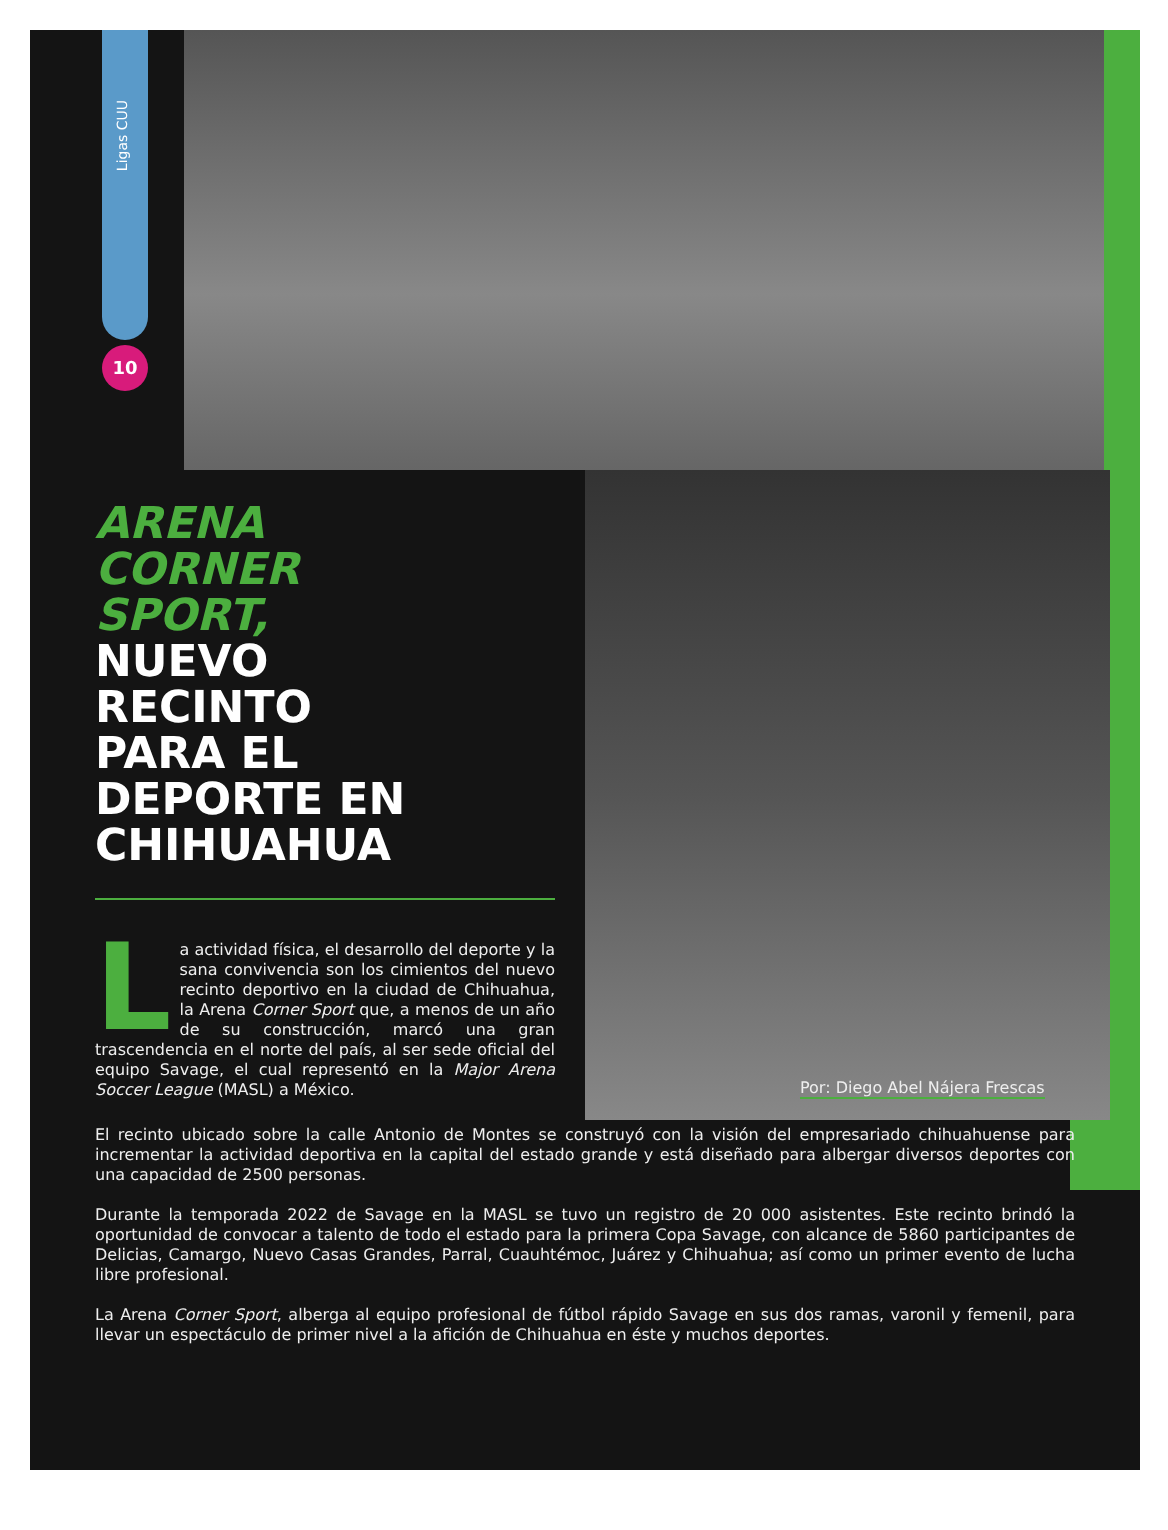Ligas CUU
10
ARENA
CORNER
SPORT,
NUEVO
RECINTO
PARA EL
DEPORTE EN
CHIHUAHUA
La actividad física, el desarrollo del deporte y la sana convivencia son los cimientos del nuevo recinto deportivo en la ciudad de Chihuahua, la Arena Corner Sport que, a menos de un año de su construcción, marcó una gran trascendencia en el norte del país, al ser sede oficial del equipo Savage, el cual representó en la Major Arena Soccer League (MASL) a México.
Por: Diego Abel Nájera Frescas
El recinto ubicado sobre la calle Antonio de Montes se construyó con la visión del empresariado chihuahuense para incrementar la actividad deportiva en la capital del estado grande y está diseñado para albergar diversos deportes con una capacidad de 2500 personas.
Durante la temporada 2022 de Savage en la MASL se tuvo un registro de 20 000 asistentes. Este recinto brindó la oportunidad de convocar a talento de todo el estado para la primera Copa Savage, con alcance de 5860 participantes de Delicias, Camargo, Nuevo Casas Grandes, Parral, Cuauhtémoc, Juárez y Chihuahua; así como un primer evento de lucha libre profesional.
La Arena Corner Sport, alberga al equipo profesional de fútbol rápido Savage en sus dos ramas, varonil y femenil, para llevar un espectáculo de primer nivel a la afición de Chihuahua en éste y muchos deportes.